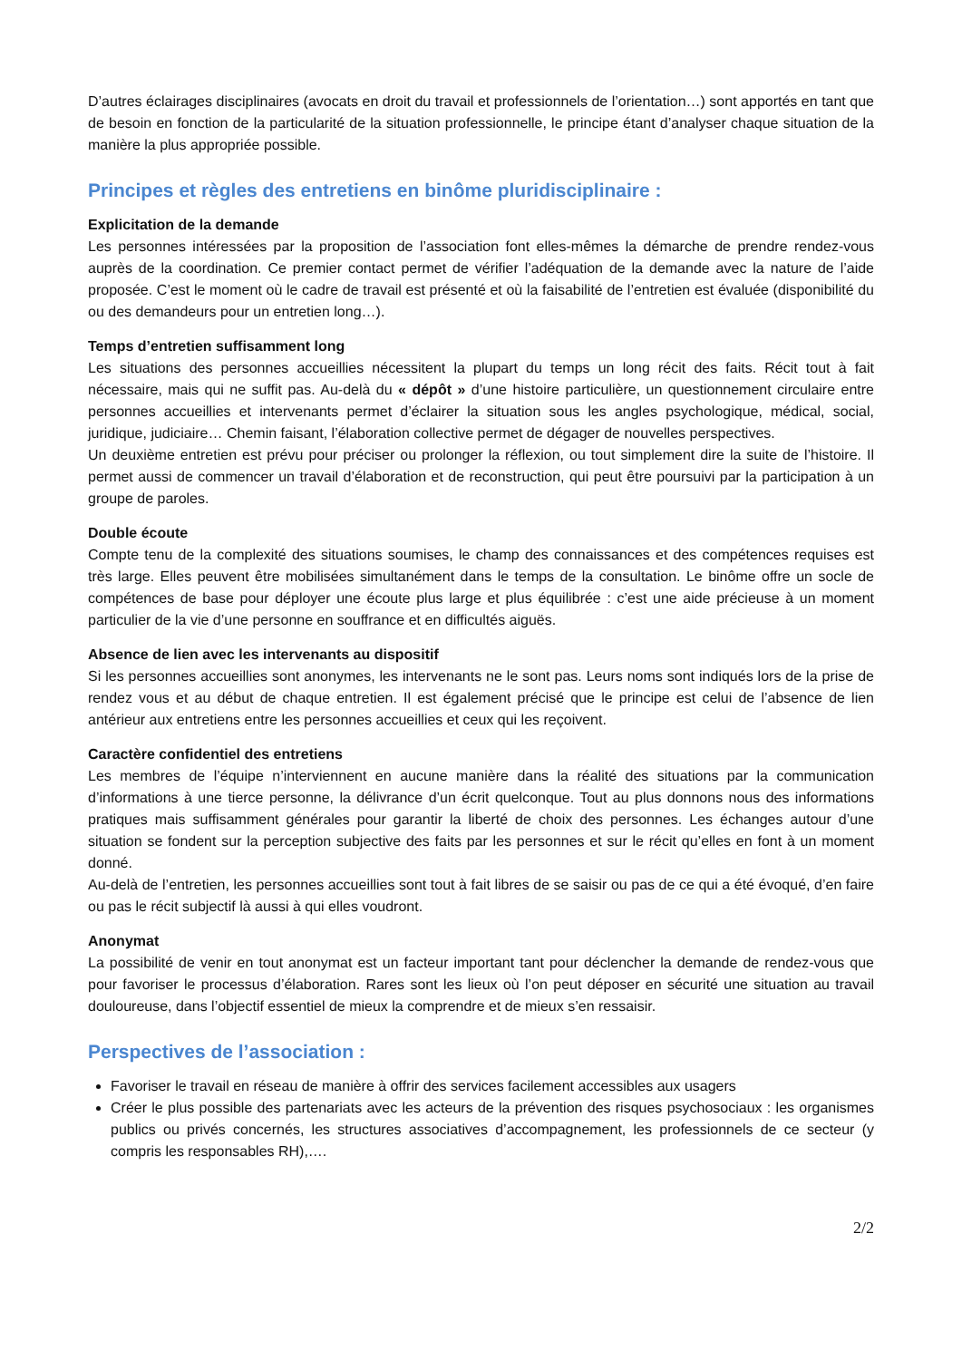D’autres éclairages disciplinaires (avocats en droit du travail et professionnels de l’orientation…) sont apportés en tant que de besoin en fonction de la particularité de la situation professionnelle, le principe étant d’analyser chaque situation de la manière la plus appropriée possible.
Principes et règles des entretiens en binôme pluridisciplinaire :
Explicitation de la demande
Les personnes intéressées par la proposition de l’association font elles-mêmes la démarche de prendre rendez-vous auprès de la coordination. Ce premier contact permet de vérifier l’adéquation de la demande avec la nature de l’aide proposée. C’est le moment où le cadre de travail est présenté et où la faisabilité de l’entretien est évaluée (disponibilité du ou des demandeurs pour un entretien long…).
Temps d’entretien suffisamment long
Les situations des personnes accueillies nécessitent la plupart du temps un long récit des faits. Récit tout à fait nécessaire, mais qui ne suffit pas. Au-delà du « dépôt » d’une histoire particulière, un questionnement circulaire entre personnes accueillies et intervenants permet d’éclairer la situation sous les angles psychologique, médical, social, juridique, judiciaire… Chemin faisant, l’élaboration collective permet de dégager de nouvelles perspectives.
Un deuxième entretien est prévu pour préciser ou prolonger la réflexion, ou tout simplement dire la suite de l’histoire. Il permet aussi de commencer un travail d’élaboration et de reconstruction, qui peut être poursuivi par la participation à un groupe de paroles.
Double écoute
Compte tenu de la complexité des situations soumises, le champ des connaissances et des compétences requises est très large. Elles peuvent être mobilisées simultanément dans le temps de la consultation. Le binôme offre un socle de compétences de base pour déployer une écoute plus large et plus équilibrée : c’est une aide précieuse à un moment particulier de la vie d’une personne en souffrance et en difficultés aiguës.
Absence de lien avec les intervenants au dispositif
Si les personnes accueillies sont anonymes, les intervenants ne le sont pas. Leurs noms sont indiqués lors de la prise de rendez vous et au début de chaque entretien. Il est également précisé que le principe est celui de l’absence de lien antérieur aux entretiens entre les personnes accueillies et ceux qui les reçoivent.
Caractère confidentiel des entretiens
Les membres de l’équipe n’interviennent en aucune manière dans la réalité des situations par la communication d’informations à une tierce personne, la délivrance d’un écrit quelconque. Tout au plus donnons nous des informations pratiques mais suffisamment générales pour garantir la liberté de choix des personnes. Les échanges autour d’une situation se fondent sur la perception subjective des faits par les personnes et sur le récit qu’elles en font à un moment donné.
Au-delà de l’entretien, les personnes accueillies sont tout à fait libres de se saisir ou pas de ce qui a été évoqué, d’en faire ou pas le récit subjectif là aussi à qui elles voudront.
Anonymat
La possibilité de venir en tout anonymat est un facteur important tant pour déclencher la demande de rendez-vous que pour favoriser le processus d’élaboration. Rares sont les lieux où l’on peut déposer en sécurité une situation au travail douloureuse, dans l’objectif essentiel de mieux la comprendre et de mieux s’en ressaisir.
Perspectives de l’association :
Favoriser le travail en réseau de manière à offrir des services facilement accessibles aux usagers
Créer le plus possible des partenariats avec les acteurs de la prévention des risques psychosociaux : les organismes publics ou privés concernés, les structures associatives d’accompagnement, les professionnels de ce secteur (y compris les responsables RH),….
2/2